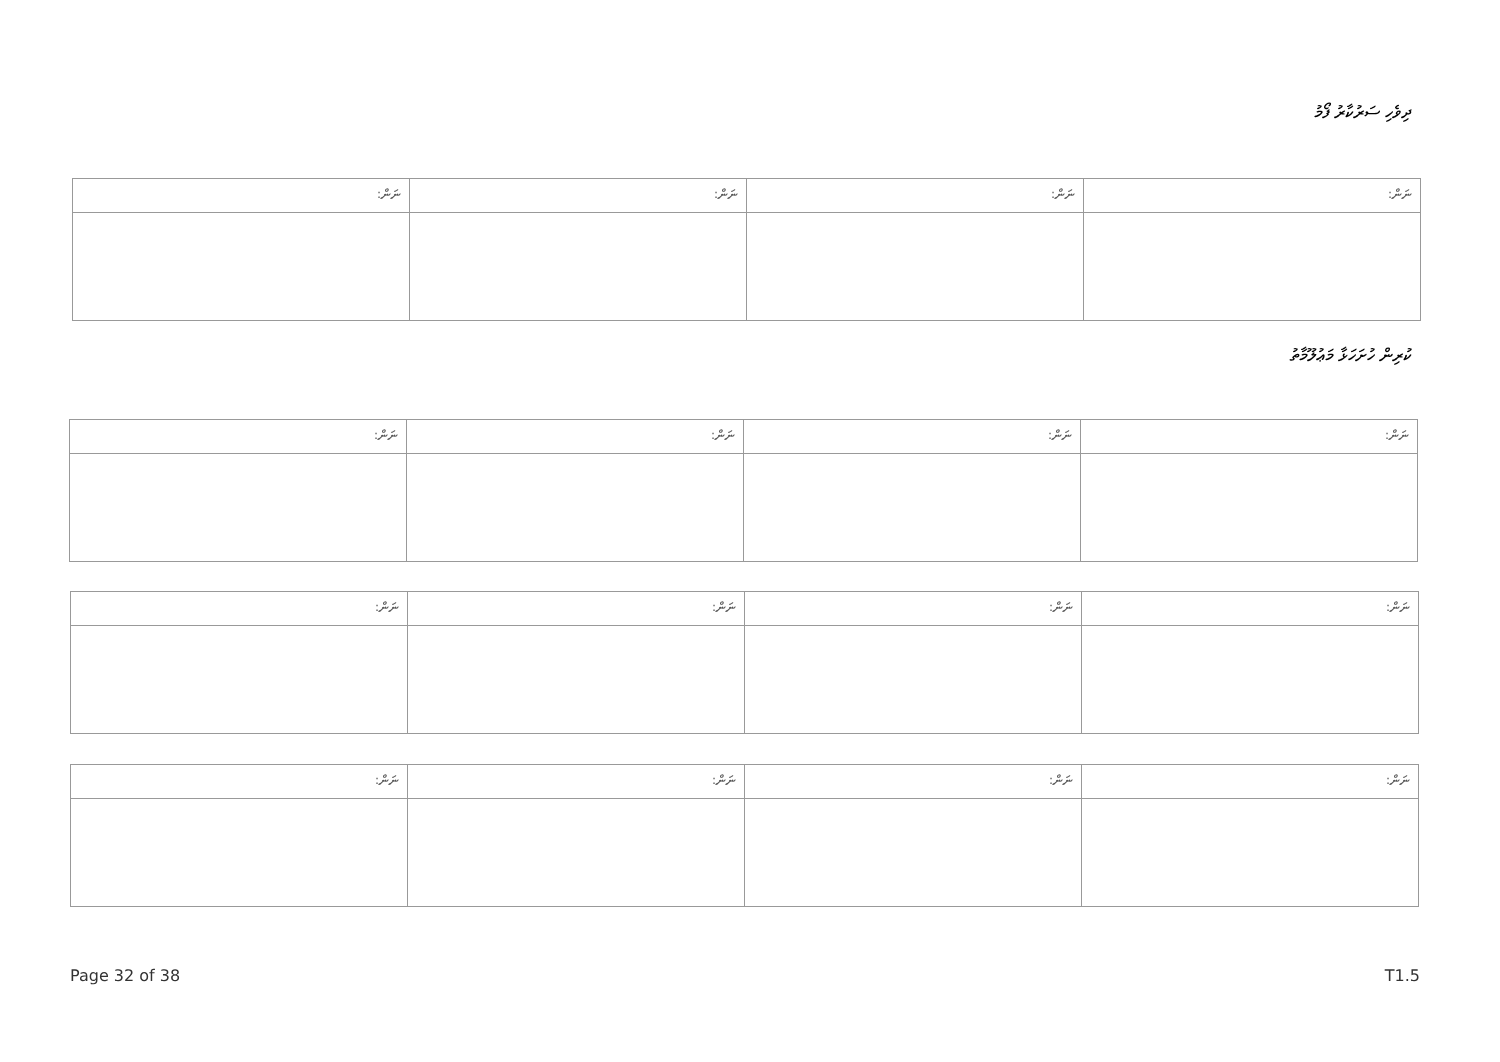ދިވެހި ސަރުކާރު ފޯމު
| ނަން: | ނަން: | ނަން: | ނަން: |
ކުރިން ހުށަހަޅާ މަޢުލޫމާތު
| ނަން: | ނަން: | ނަން: | ނަން: |
| ނަން: | ނަން: | ނަން: | ނަން: |
| ނަން: | ނަން: | ނަން: | ނަން: |
Page 32 of 38 T1.5